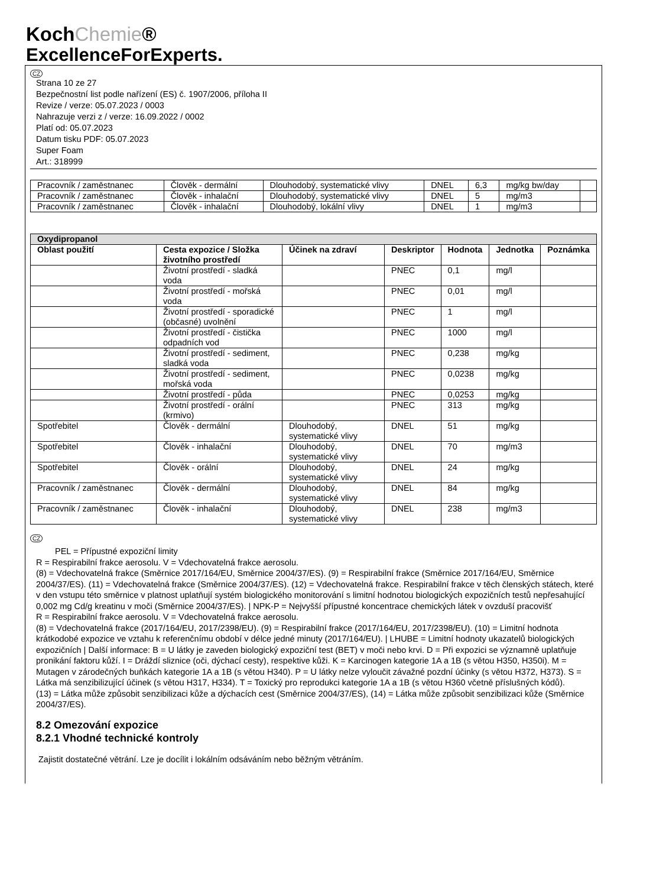KochChemie®
ExcellenceForExperts.
CZ
Strana 10 ze 27
Bezpečnostní list podle nařízení (ES) č. 1907/2006, příloha II
Revize / verze: 05.07.2023 / 0003
Nahrazuje verzi z / verze: 16.09.2022 / 0002
Platí od: 05.07.2023
Datum tisku PDF: 05.07.2023
Super Foam
Art.: 318999
| Pracovník / zaměstnanec | Člověk - dermální | Dlouhodobý, systematické vlivy | DNEL | 6,3 | mg/kg bw/day | |
| Pracovník / zaměstnanec | Člověk - inhalační | Dlouhodobý, systematické vlivy | DNEL | 5 | mg/m3 | |
| Pracovník / zaměstnanec | Člověk - inhalační | Dlouhodobý, lokální vlivy | DNEL | 1 | mg/m3 | |
| Oxydipropanol | | | | | | |
| --- | --- | --- | --- | --- | --- | --- |
| Oblast použití | Cesta expozice / Složka životního prostředí | Účinek na zdraví | Deskriptor | Hodnota | Jednotka | Poznámka |
| | Životní prostředí - sladká voda | | PNEC | 0,1 | mg/l | |
| | Životní prostředí - mořská voda | | PNEC | 0,01 | mg/l | |
| | Životní prostředí - sporadické (občasné) uvolnění | | PNEC | 1 | mg/l | |
| | Životní prostředí - čistička odpadních vod | | PNEC | 1000 | mg/l | |
| | Životní prostředí - sediment, sladká voda | | PNEC | 0,238 | mg/kg | |
| | Životní prostředí - sediment, mořská voda | | PNEC | 0,0238 | mg/kg | |
| | Životní prostředí - půda | | PNEC | 0,0253 | mg/kg | |
| | Životní prostředí - orální (krmivo) | | PNEC | 313 | mg/kg | |
| Spotřebitel | Člověk - dermální | Dlouhodobý, systematické vlivy | DNEL | 51 | mg/kg | |
| Spotřebitel | Člověk - inhalační | Dlouhodobý, systematické vlivy | DNEL | 70 | mg/m3 | |
| Spotřebitel | Člověk - orální | Dlouhodobý, systematické vlivy | DNEL | 24 | mg/kg | |
| Pracovník / zaměstnanec | Člověk - dermální | Dlouhodobý, systematické vlivy | DNEL | 84 | mg/kg | |
| Pracovník / zaměstnanec | Člověk - inhalační | Dlouhodobý, systematické vlivy | DNEL | 238 | mg/m3 | |
CZ
PEL = Přípustné expoziční limity
R = Respirabilní frakce aerosolu. V = Vdechovatelná frakce aerosolu.
(8) = Vdechovatelná frakce (Směrnice 2017/164/EU, Směrnice 2004/37/ES). (9) = Respirabilní frakce (Směrnice 2017/164/EU, Směrnice 2004/37/ES). (11) = Vdechovatelná frakce (Směrnice 2004/37/ES). (12) = Vdechovatelná frakce. Respirabilní frakce v těch členských státech, které v den vstupu této směrnice v platnost uplatňují systém biologického monitorování s limitní hodnotou biologických expozičních testů nepřesahující 0,002 mg Cd/g kreatinu v moči (Směrnice 2004/37/ES). | NPK-P = Nejvyšší přípustné koncentrace chemických látek v ovzduší pracovišť
R = Respirabilní frakce aerosolu. V = Vdechovatelná frakce aerosolu.
(8) = Vdechovatelná frakce (2017/164/EU, 2017/2398/EU). (9) = Respirabilní frakce (2017/164/EU, 2017/2398/EU). (10) = Limitní hodnota krátkodobé expozice ve vztahu k referenčnímu období v délce jedné minuty (2017/164/EU). | LHUBE = Limitní hodnoty ukazatelů biologických expozičních | Další informace: B = U látky je zaveden biologický expoziční test (BET) v moči nebo krvi. D = Při expozici se významně uplatňuje pronikání faktoru kůží. I = Dráždí sliznice (oči, dýchací cesty), respektive kůži. K = Karcinogen kategorie 1A a 1B (s větou H350, H350i). M = Mutagen v zárodečných buňkách kategorie 1A a 1B (s větou H340). P = U látky nelze vyloučit závažné pozdní účinky (s větou H372, H373). S = Látka má senzibilizující účinek (s větou H317, H334). T = Toxický pro reprodukci kategorie 1A a 1B (s větou H360 včetně příslušných kódů).
(13) = Látka může způsobit senzibilizaci kůže a dýchacích cest (Směrnice 2004/37/ES), (14) = Látka může způsobit senzibilizaci kůže (Směrnice 2004/37/ES).
8.2 Omezování expozice
8.2.1 Vhodné technické kontroly
Zajistit dostatečné větrání. Lze je docílit i lokálním odsáváním nebo běžným větráním.